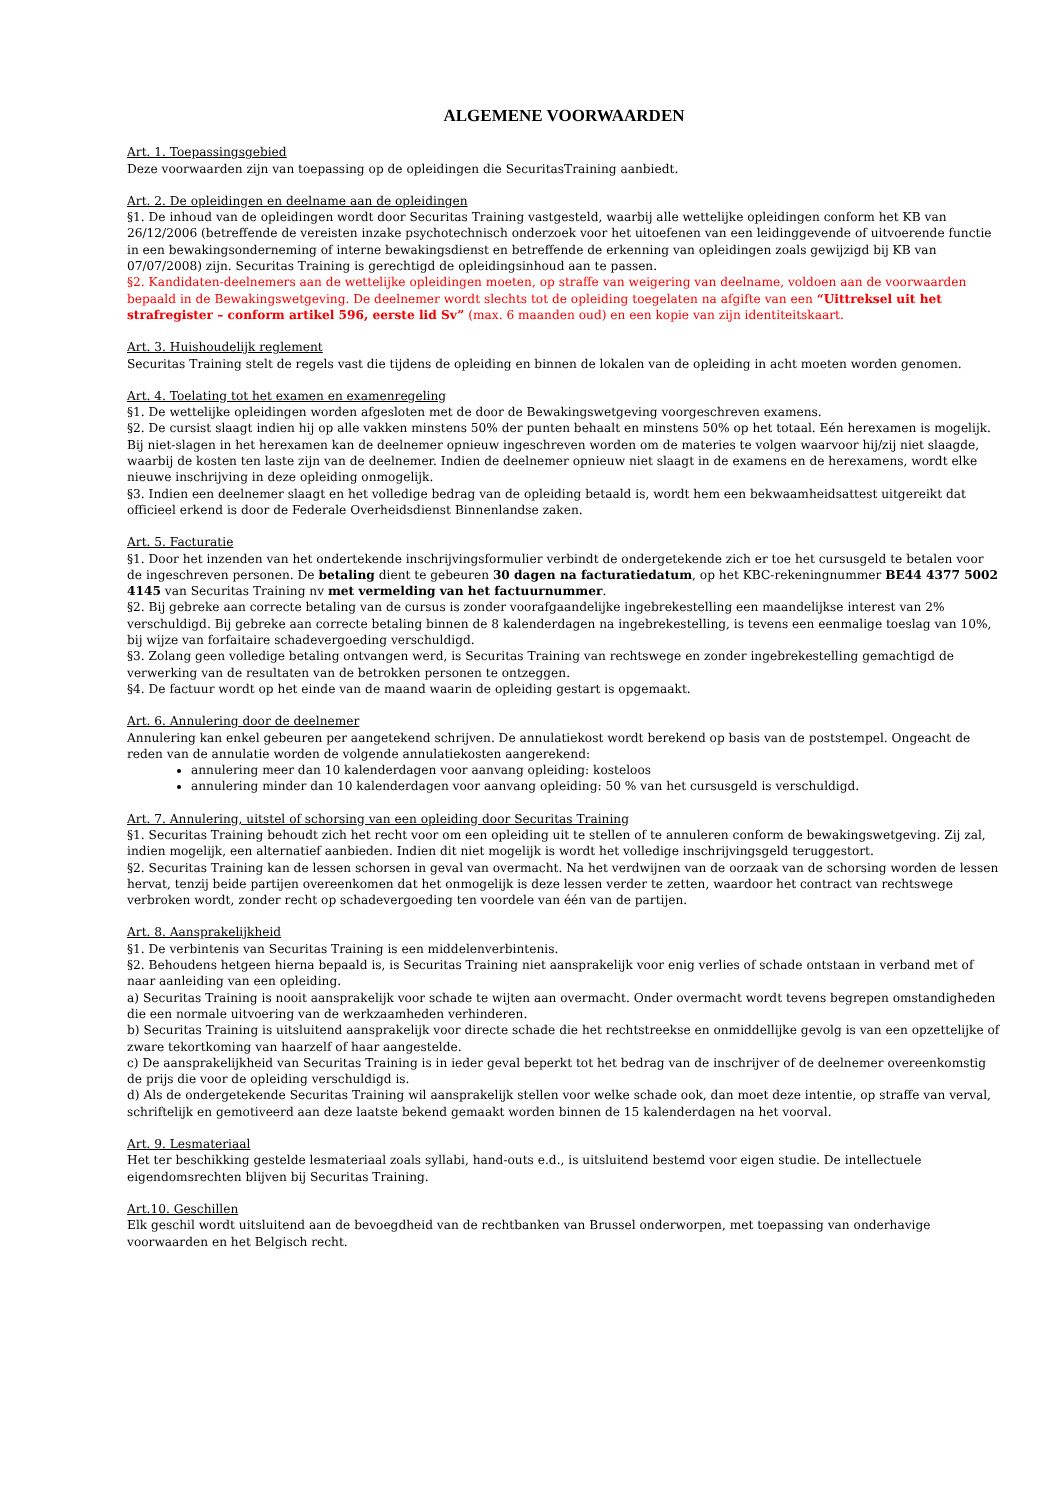ALGEMENE VOORWAARDEN
Art. 1. Toepassingsgebied
Deze voorwaarden zijn van toepassing op de opleidingen die SecuritasTraining aanbiedt.
Art. 2. De opleidingen en deelname aan de opleidingen
§1. De inhoud van de opleidingen wordt door Securitas Training vastgesteld, waarbij alle wettelijke opleidingen conform het KB van 26/12/2006 (betreffende de vereisten inzake psychotechnisch onderzoek voor het uitoefenen van een leidinggevende of uitvoerende functie in een bewakingsonderneming of interne bewakingsdienst en betreffende de erkenning van opleidingen zoals gewijzigd bij KB van 07/07/2008) zijn. Securitas Training is gerechtigd de opleidingsinhoud aan te passen.
§2. Kandidaten-deelnemers aan de wettelijke opleidingen moeten, op straffe van weigering van deelname, voldoen aan de voorwaarden bepaald in de Bewakingswetgeving. De deelnemer wordt slechts tot de opleiding toegelaten na afgifte van een “Uittreksel uit het strafregister – conform artikel 596, eerste lid Sv” (max. 6 maanden oud) en een kopie van zijn identiteitskaart.
Art. 3. Huishoudelijk reglement
Securitas Training stelt de regels vast die tijdens de opleiding en binnen de lokalen van de opleiding in acht moeten worden genomen.
Art. 4. Toelating tot het examen en examenregeling
§1. De wettelijke opleidingen worden afgesloten met de door de Bewakingswetgeving voorgeschreven examens.
§2. De cursist slaagt indien hij op alle vakken minstens 50% der punten behaalt en minstens 50% op het totaal. Eén herexamen is mogelijk. Bij niet-slagen in het herexamen kan de deelnemer opnieuw ingeschreven worden om de materies te volgen waarvoor hij/zij niet slaagde, waarbij de kosten ten laste zijn van de deelnemer. Indien de deelnemer opnieuw niet slaagt in de examens en de herexamens, wordt elke nieuwe inschrijving in deze opleiding onmogelijk.
§3. Indien een deelnemer slaagt en het volledige bedrag van de opleiding betaald is, wordt hem een bekwaamheidsattest uitgereikt dat officieel erkend is door de Federale Overheidsdienst Binnenlandse zaken.
Art. 5. Facturatie
§1. Door het inzenden van het ondertekende inschrijvingsformulier verbindt de ondergetekende zich er toe het cursusgeld te betalen voor de ingeschreven personen. De betaling dient te gebeuren 30 dagen na facturatiedatum, op het KBC-rekeningnummer BE44 4377 5002 4145 van Securitas Training nv met vermelding van het factuurnummer.
§2. Bij gebreke aan correcte betaling van de cursus is zonder voorafgaandelijke ingebrekestelling een maandelijkse interest van 2% verschuldigd. Bij gebreke aan correcte betaling binnen de 8 kalenderdagen na ingebrekestelling, is tevens een eenmalige toeslag van 10%, bij wijze van forfaitaire schadevergoeding verschuldigd.
§3. Zolang geen volledige betaling ontvangen werd, is Securitas Training van rechtswege en zonder ingebrekestelling gemachtigd de verwerking van de resultaten van de betrokken personen te ontzeggen.
§4. De factuur wordt op het einde van de maand waarin de opleiding gestart is opgemaakt.
Art. 6. Annulering door de deelnemer
Annulering kan enkel gebeuren per aangetekend schrijven. De annulatiekost wordt berekend op basis van de poststempel. Ongeacht de reden van de annulatie worden de volgende annulatiekosten aangerekend:
annulering meer dan 10 kalenderdagen voor aanvang opleiding: kosteloos
annulering minder dan 10 kalenderdagen voor aanvang opleiding: 50 % van het cursusgeld is verschuldigd.
Art. 7. Annulering, uitstel of schorsing van een opleiding door Securitas Training
§1. Securitas Training behoudt zich het recht voor om een opleiding uit te stellen of te annuleren conform de bewakingswetgeving. Zij zal, indien mogelijk, een alternatief aanbieden. Indien dit niet mogelijk is wordt het volledige inschrijvingsgeld teruggestort.
§2. Securitas Training kan de lessen schorsen in geval van overmacht. Na het verdwijnen van de oorzaak van de schorsing worden de lessen hervat, tenzij beide partijen overeenkomen dat het onmogelijk is deze lessen verder te zetten, waardoor het contract van rechtswege verbroken wordt, zonder recht op schadevergoeding ten voordele van één van de partijen.
Art. 8. Aansprakelijkheid
§1. De verbintenis van Securitas Training is een middelenverbintenis.
§2. Behoudens hetgeen hierna bepaald is, is Securitas Training niet aansprakelijk voor enig verlies of schade ontstaan in verband met of naar aanleiding van een opleiding.
a) Securitas Training is nooit aansprakelijk voor schade te wijten aan overmacht. Onder overmacht wordt tevens begrepen omstandigheden die een normale uitvoering van de werkzaamheden verhinderen.
b) Securitas Training is uitsluitend aansprakelijk voor directe schade die het rechtstreekse en onmiddellijke gevolg is van een opzettelijke of zware tekortkoming van haarzelf of haar aangestelde.
c) De aansprakelijkheid van Securitas Training is in ieder geval beperkt tot het bedrag van de inschrijver of de deelnemer overeenkomstig de prijs die voor de opleiding verschuldigd is.
d) Als de ondergetekende Securitas Training wil aansprakelijk stellen voor welke schade ook, dan moet deze intentie, op straffe van verval, schriftelijk en gemotiveerd aan deze laatste bekend gemaakt worden binnen de 15 kalenderdagen na het voorval.
Art. 9. Lesmateriaal
Het ter beschikking gestelde lesmateriaal zoals syllabi, hand-outs e.d., is uitsluitend bestemd voor eigen studie. De intellectuele eigendomsrechten blijven bij Securitas Training.
Art.10. Geschillen
Elk geschil wordt uitsluitend aan de bevoegdheid van de rechtbanken van Brussel onderworpen, met toepassing van onderhavige voorwaarden en het Belgisch recht.